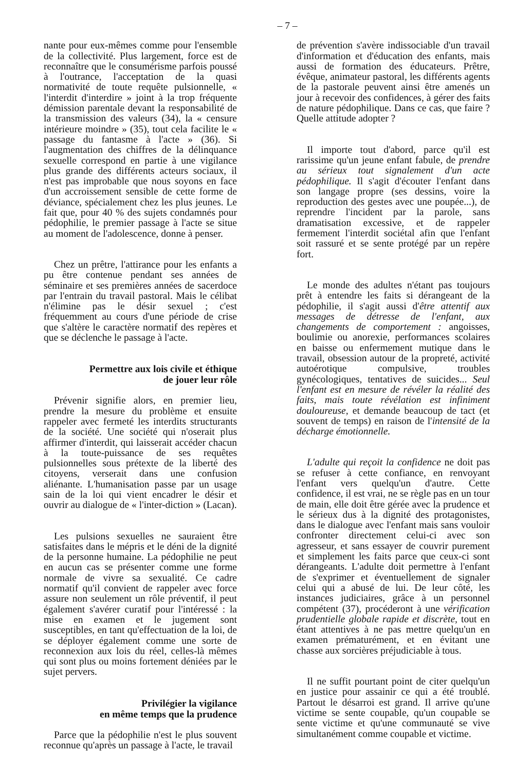– 7 –
nante pour eux-mêmes comme pour l'ensemble de la collectivité. Plus largement, force est de reconnaître que le consumérisme parfois poussé à l'outrance, l'acceptation de la quasi normativité de toute requête pulsionnelle, « l'interdit d'interdire » joint à la trop fréquente démission parentale devant la responsabilité de la transmission des valeurs (34), la « censure intérieure moindre » (35), tout cela facilite le « passage du fantasme à l'acte » (36). Si l'augmentation des chiffres de la délinquance sexuelle correspond en partie à une vigilance plus grande des différents acteurs sociaux, il n'est pas improbable que nous soyons en face d'un accroissement sensible de cette forme de déviance, spécialement chez les plus jeunes. Le fait que, pour 40 % des sujets condamnés pour pédophilie, le premier passage à l'acte se situe au moment de l'adolescence, donne à penser.
Chez un prêtre, l'attirance pour les enfants a pu être contenue pendant ses années de séminaire et ses premières années de sacerdoce par l'entrain du travail pastoral. Mais le célibat n'élimine pas le désir sexuel ; c'est fréquemment au cours d'une période de crise que s'altère le caractère normatif des repères et que se déclenche le passage à l'acte.
Permettre aux lois civile et éthique
de jouer leur rôle
Prévenir signifie alors, en premier lieu, prendre la mesure du problème et ensuite rappeler avec fermeté les interdits structurants de la société. Une société qui n'oserait plus affirmer d'interdit, qui laisserait accéder chacun à la toute-puissance de ses requêtes pulsionnelles sous prétexte de la liberté des citoyens, verserait dans une confusion aliénante. L'humanisation passe par un usage sain de la loi qui vient encadrer le désir et ouvrir au dialogue de « l'inter-diction » (Lacan).
Les pulsions sexuelles ne sauraient être satisfaites dans le mépris et le déni de la dignité de la personne humaine. La pédophilie ne peut en aucun cas se présenter comme une forme normale de vivre sa sexualité. Ce cadre normatif qu'il convient de rappeler avec force assure non seulement un rôle préventif, il peut également s'avérer curatif pour l'intéressé : la mise en examen et le jugement sont susceptibles, en tant qu'effectuation de la loi, de se déployer également comme une sorte de reconnexion aux lois du réel, celles-là mêmes qui sont plus ou moins fortement déniées par le sujet pervers.
Privilégier la vigilance
en même temps que la prudence
Parce que la pédophilie n'est le plus souvent reconnue qu'après un passage à l'acte, le travail
de prévention s'avère indissociable d'un travail d'information et d'éducation des enfants, mais aussi de formation des éducateurs. Prêtre, évêque, animateur pastoral, les différents agents de la pastorale peuvent ainsi être amenés un jour à recevoir des confidences, à gérer des faits de nature pédophilique. Dans ce cas, que faire ? Quelle attitude adopter ?
Il importe tout d'abord, parce qu'il est rarissime qu'un jeune enfant fabule, de prendre au sérieux tout signalement d'un acte pédophilique. Il s'agit d'écouter l'enfant dans son langage propre (ses dessins, voire la reproduction des gestes avec une poupée...), de reprendre l'incident par la parole, sans dramatisation excessive, et de rappeler fermement l'interdit sociétal afin que l'enfant soit rassuré et se sente protégé par un repère fort.
Le monde des adultes n'étant pas toujours prêt à entendre les faits si dérangeant de la pédophilie, il s'agit aussi d'être attentif aux messages de détresse de l'enfant, aux changements de comportement : angoisses, boulimie ou anorexie, performances scolaires en baisse ou enfermement mutique dans le travail, obsession autour de la propreté, activité autoérotique compulsive, troubles gynécologiques, tentatives de suicides... Seul l'enfant est en mesure de révéler la réalité des faits, mais toute révélation est infiniment douloureuse, et demande beaucoup de tact (et souvent de temps) en raison de l'intensité de la décharge émotionnelle.
L'adulte qui reçoit la confidence ne doit pas se refuser à cette confiance, en renvoyant l'enfant vers quelqu'un d'autre. Cette confidence, il est vrai, ne se règle pas en un tour de main, elle doit être gérée avec la prudence et le sérieux dus à la dignité des protagonistes, dans le dialogue avec l'enfant mais sans vouloir confronter directement celui-ci avec son agresseur, et sans essayer de couvrir purement et simplement les faits parce que ceux-ci sont dérangeants. L'adulte doit permettre à l'enfant de s'exprimer et éventuellement de signaler celui qui a abusé de lui. De leur côté, les instances judiciaires, grâce à un personnel compétent (37), procéderont à une vérification prudentielle globale rapide et discrète, tout en étant attentives à ne pas mettre quelqu'un en examen prématurément, et en évitant une chasse aux sorcières préjudiciable à tous.
Il ne suffit pourtant point de citer quelqu'un en justice pour assainir ce qui a été troublé. Partout le désarroi est grand. Il arrive qu'une victime se sente coupable, qu'un coupable se sente victime et qu'une communauté se vive simultanément comme coupable et victime.